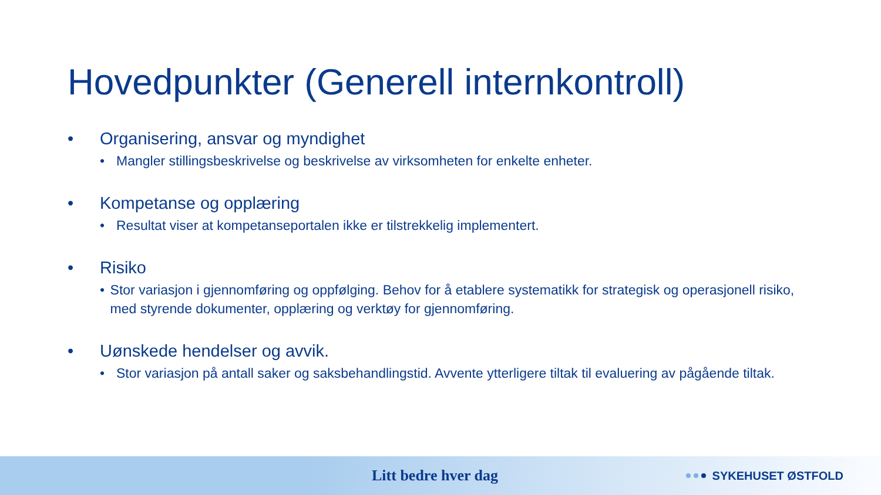Hovedpunkter (Generell internkontroll)
• Organisering, ansvar og myndighet
• Mangler stillingsbeskrivelse og beskrivelse av virksomheten for enkelte enheter.
• Kompetanse og opplæring
• Resultat viser at kompetanseportalen ikke er tilstrekkelig implementert.
• Risiko
• Stor variasjon i gjennomføring og oppfølging. Behov for å etablere systematikk for strategisk og operasjonell risiko, med styrende dokumenter, opplæring og verktøy for gjennomføring.
• Uønskede hendelser og avvik.
• Stor variasjon på antall saker og saksbehandlingstid. Avvente ytterligere tiltak til evaluering av pågående tiltak.
Litt bedre hver dag SYKEHUSET ØSTFOLD